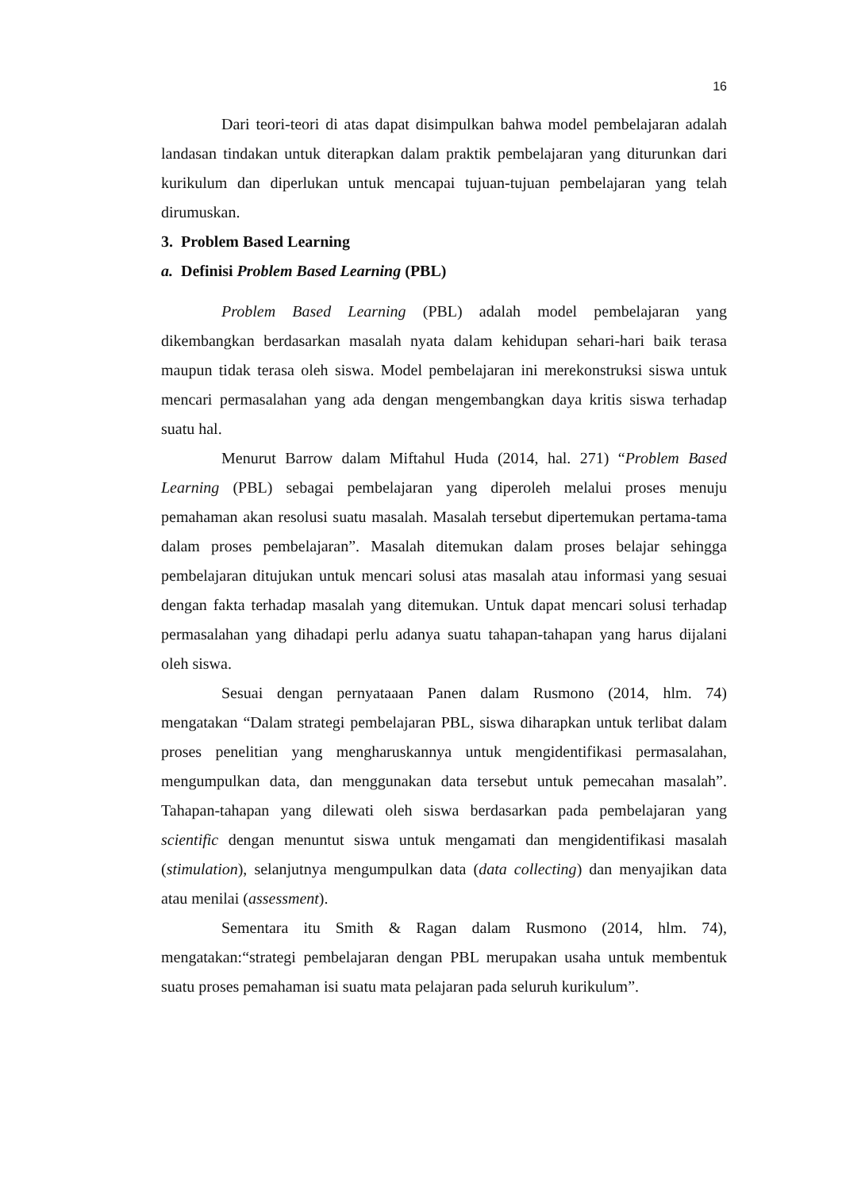16
Dari teori-teori di atas dapat disimpulkan bahwa model pembelajaran adalah landasan tindakan untuk diterapkan dalam praktik pembelajaran yang diturunkan dari kurikulum dan diperlukan untuk mencapai tujuan-tujuan pembelajaran yang telah dirumuskan.
3. Problem Based Learning
a. Definisi Problem Based Learning (PBL)
Problem Based Learning (PBL) adalah model pembelajaran yang dikembangkan berdasarkan masalah nyata dalam kehidupan sehari-hari baik terasa maupun tidak terasa oleh siswa. Model pembelajaran ini merekonstruksi siswa untuk mencari permasalahan yang ada dengan mengembangkan daya kritis siswa terhadap suatu hal.
Menurut Barrow dalam Miftahul Huda (2014, hal. 271) “Problem Based Learning (PBL) sebagai pembelajaran yang diperoleh melalui proses menuju pemahaman akan resolusi suatu masalah. Masalah tersebut dipertemukan pertama-tama dalam proses pembelajaran”. Masalah ditemukan dalam proses belajar sehingga pembelajaran ditujukan untuk mencari solusi atas masalah atau informasi yang sesuai dengan fakta terhadap masalah yang ditemukan. Untuk dapat mencari solusi terhadap permasalahan yang dihadapi perlu adanya suatu tahapan-tahapan yang harus dijalani oleh siswa.
Sesuai dengan pernyataaan Panen dalam Rusmono (2014, hlm. 74) mengatakan “Dalam strategi pembelajaran PBL, siswa diharapkan untuk terlibat dalam proses penelitian yang mengharuskannya untuk mengidentifikasi permasalahan, mengumpulkan data, dan menggunakan data tersebut untuk pemecahan masalah”. Tahapan-tahapan yang dilewati oleh siswa berdasarkan pada pembelajaran yang scientific dengan menuntut siswa untuk mengamati dan mengidentifikasi masalah (stimulation), selanjutnya mengumpulkan data (data collecting) dan menyajikan data atau menilai (assessment).
Sementara itu Smith & Ragan dalam Rusmono (2014, hlm. 74), mengatakan:“strategi pembelajaran dengan PBL merupakan usaha untuk membentuk suatu proses pemahaman isi suatu mata pelajaran pada seluruh kurikulum”.